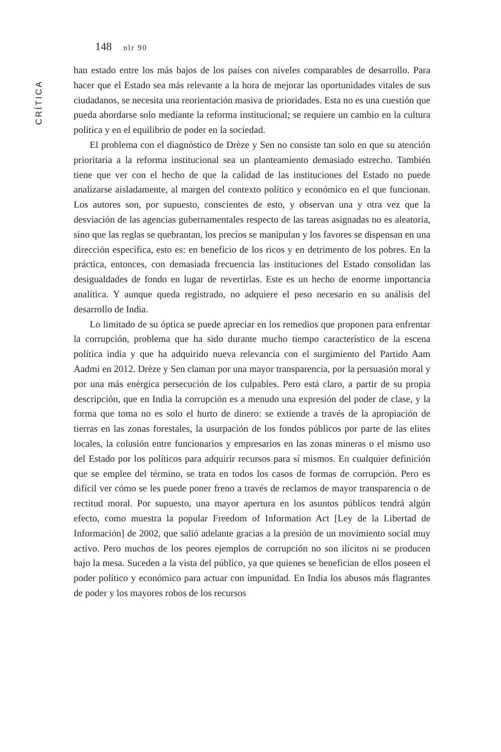CRÍTICA
148 nlr 90
han estado entre los más bajos de los países con niveles comparables de desarrollo. Para hacer que el Estado sea más relevante a la hora de mejorar las oportunidades vitales de sus ciudadanos, se necesita una reorientación masiva de prioridades. Esta no es una cuestión que pueda abordarse solo mediante la reforma institucional; se requiere un cambio en la cultura política y en el equilibrio de poder en la sociedad.
El problema con el diagnóstico de Drèze y Sen no consiste tan solo en que su atención prioritaria a la reforma institucional sea un planteamiento demasiado estrecho. También tiene que ver con el hecho de que la calidad de las instituciones del Estado no puede analizarse aisladamente, al margen del contexto político y económico en el que funcionan. Los autores son, por supuesto, conscientes de esto, y observan una y otra vez que la desviación de las agencias gubernamentales respecto de las tareas asignadas no es aleatoria, sino que las reglas se quebrantan, los precios se manipulan y los favores se dispensan en una dirección específica, esto es: en beneficio de los ricos y en detrimento de los pobres. En la práctica, entonces, con demasiada frecuencia las instituciones del Estado consolidan las desigualdades de fondo en lugar de revertirlas. Este es un hecho de enorme importancia analítica. Y aunque queda registrado, no adquiere el peso necesario en su análisis del desarrollo de India.
Lo limitado de su óptica se puede apreciar en los remedios que proponen para enfrentar la corrupción, problema que ha sido durante mucho tiempo característico de la escena política india y que ha adquirido nueva relevancia con el surgimiento del Partido Aam Aadmi en 2012. Drèze y Sen claman por una mayor transparencia, por la persuasión moral y por una más enérgica persecución de los culpables. Pero está claro, a partir de su propia descripción, que en India la corrupción es a menudo una expresión del poder de clase, y la forma que toma no es solo el hurto de dinero: se extiende a través de la apropiación de tierras en las zonas forestales, la usurpación de los fondos públicos por parte de las elites locales, la colusión entre funcionarios y empresarios en las zonas mineras o el mismo uso del Estado por los políticos para adquirir recursos para sí mismos. En cualquier definición que se emplee del término, se trata en todos los casos de formas de corrupción. Pero es difícil ver cómo se les puede poner freno a través de reclamos de mayor transparencia o de rectitud moral. Por supuesto, una mayor apertura en los asuntos públicos tendrá algún efecto, como muestra la popular Freedom of Information Act [Ley de la Libertad de Información] de 2002, que salió adelante gracias a la presión de un movimiento social muy activo. Pero muchos de los peores ejemplos de corrupción no son ilícitos ni se producen bajo la mesa. Suceden a la vista del público, ya que quienes se benefician de ellos poseen el poder político y económico para actuar con impunidad. En India los abusos más flagrantes de poder y los mayores robos de los recursos